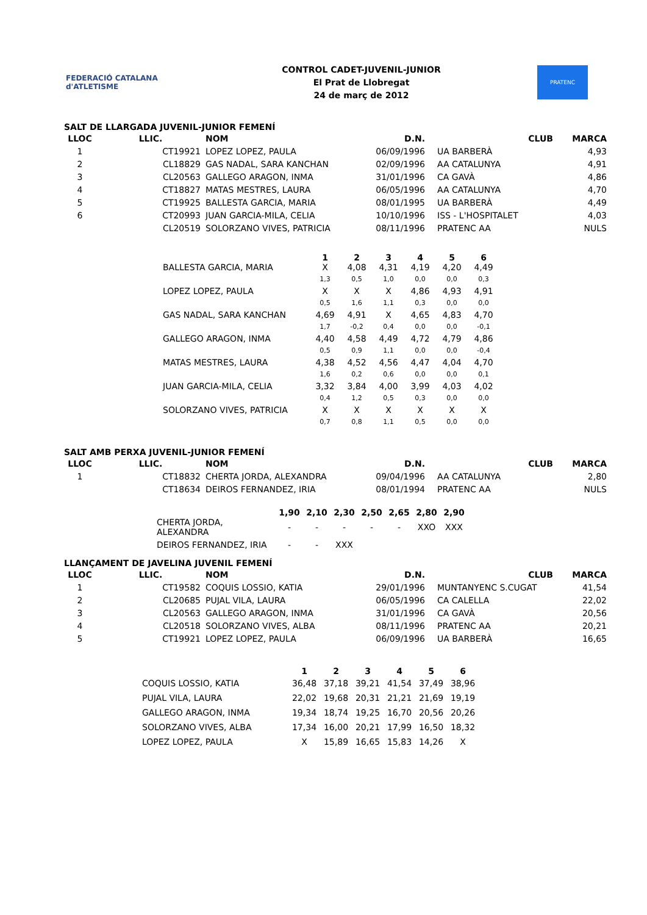FEDERACIÓ CATALANA d'ATLETISME
CONTROL CADET-JUVENIL-JUNIOR
El Prat de Llobregat
24 de març de 2012
PRATENC
SALT DE LLARGADA JUVENIL-JUNIOR FEMENÍ
| LLOC | LLIC. | NOM | D.N. | CLUB | MARCA |
| --- | --- | --- | --- | --- | --- |
| 1 | CT19921 | LOPEZ LOPEZ, PAULA 06/09/1996 | | UA BARBERÀ | 4,93 |
| 2 | CL18829 | GAS NADAL, SARA KANCHAN 02/09/1996 | | AA CATALUNYA | 4,91 |
| 3 | CL20563 | GALLEGO ARAGON, INMA 31/01/1996 | | CA GAVÀ | 4,86 |
| 4 | CT18827 | MATAS MESTRES, LAURA 06/05/1996 | | AA CATALUNYA | 4,70 |
| 5 | CT19925 | BALLESTA GARCIA, MARIA 08/01/1995 | | UA BARBERÀ | 4,49 |
| 6 | CT20993 | JUAN GARCIA-MILA, CELIA 10/10/1996 | | ISS - L'HOSPITALET | 4,03 |
| | CL20519 | SOLORZANO VIVES, PATRICIA 08/11/1996 | | PRATENC AA | NULS |
| | 1 | 2 | 3 | 4 | 5 | 6 |
| --- | --- | --- | --- | --- | --- | --- |
| BALLESTA GARCIA, MARIA | X | 4,08 | 4,31 | 4,19 | 4,20 | 4,49 |
| | 1,3 | 0,5 | 1,0 | 0,0 | 0,0 | 0,3 |
| LOPEZ LOPEZ, PAULA | X | X | X | 4,86 | 4,93 | 4,91 |
| | 0,5 | 1,6 | 1,1 | 0,3 | 0,0 | 0,0 |
| GAS NADAL, SARA KANCHAN | 4,69 | 4,91 | X | 4,65 | 4,83 | 4,70 |
| | 1,7 | -0,2 | 0,4 | 0,0 | 0,0 | -0,1 |
| GALLEGO ARAGON, INMA | 4,40 | 4,58 | 4,49 | 4,72 | 4,79 | 4,86 |
| | 0,5 | 0,9 | 1,1 | 0,0 | 0,0 | -0,4 |
| MATAS MESTRES, LAURA | 4,38 | 4,52 | 4,56 | 4,47 | 4,04 | 4,70 |
| | 1,6 | 0,2 | 0,6 | 0,0 | 0,0 | 0,1 |
| JUAN GARCIA-MILA, CELIA | 3,32 | 3,84 | 4,00 | 3,99 | 4,03 | 4,02 |
| | 0,4 | 1,2 | 0,5 | 0,3 | 0,0 | 0,0 |
| SOLORZANO VIVES, PATRICIA | X | X | X | X | X | X |
| | 0,7 | 0,8 | 1,1 | 0,5 | 0,0 | 0,0 |
SALT AMB PERXA JUVENIL-JUNIOR FEMENÍ
| LLOC | LLIC. | NOM | D.N. | CLUB | MARCA |
| --- | --- | --- | --- | --- | --- |
| 1 | CT18832 | CHERTA JORDA, ALEXANDRA 09/04/1996 | | AA CATALUNYA | 2,80 |
| | CT18634 | DEIROS FERNANDEZ, IRIA 08/01/1994 | | PRATENC AA | NULS |
| | 1,90 | 2,10 | 2,30 | 2,50 | 2,65 | 2,80 | 2,90 |
| --- | --- | --- | --- | --- | --- | --- | --- |
| CHERTA JORDA, ALEXANDRA | - | - | - | - | - | XXO | XXX |
| DEIROS FERNANDEZ, IRIA | - | - | XXX | | | | |
LLANÇAMENT DE JAVELINA JUVENIL FEMENÍ
| LLOC | LLIC. | NOM | D.N. | CLUB | MARCA |
| --- | --- | --- | --- | --- | --- |
| 1 | CT19582 | COQUIS LOSSIO, KATIA 29/01/1996 | | MUNTANYENC S.CUGAT | 41,54 |
| 2 | CL20685 | PUJAL VILA, LAURA 06/05/1996 | | CA CALELLA | 22,02 |
| 3 | CL20563 | GALLEGO ARAGON, INMA 31/01/1996 | | CA GAVÀ | 20,56 |
| 4 | CL20518 | SOLORZANO VIVES, ALBA 08/11/1996 | | PRATENC AA | 20,21 |
| 5 | CT19921 | LOPEZ LOPEZ, PAULA 06/09/1996 | | UA BARBERÀ | 16,65 |
| | 1 | 2 | 3 | 4 | 5 | 6 |
| --- | --- | --- | --- | --- | --- | --- |
| COQUIS LOSSIO, KATIA | 36,48 | 37,18 | 39,21 | 41,54 | 37,49 | 38,96 |
| PUJAL VILA, LAURA | 22,02 | 19,68 | 20,31 | 21,21 | 21,69 | 19,19 |
| GALLEGO ARAGON, INMA | 19,34 | 18,74 | 19,25 | 16,70 | 20,56 | 20,26 |
| SOLORZANO VIVES, ALBA | 17,34 | 16,00 | 20,21 | 17,99 | 16,50 | 18,32 |
| LOPEZ LOPEZ, PAULA | X | 15,89 | 16,65 | 15,83 | 14,26 | X |